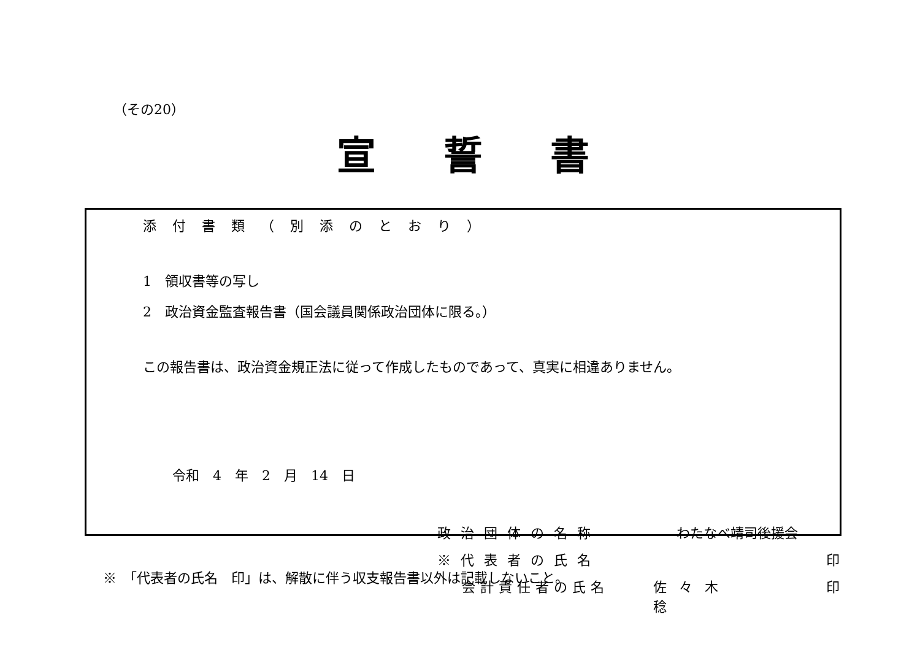（その20）
宣誓書
添付書類（別添のとおり）
1　領収書等の写し
2　政治資金監査報告書（国会議員関係政治団体に限る。）
この報告書は、政治資金規正法に従って作成したものであって、真実に相違ありません。
令和　4　年　2　月　14　日
政治団体の名称 わたなべ靖司後援会
※代表者の氏名 印
会計責任者の氏名 佐々木　稔 印
※　「代表者の氏名　印」は、解散に伴う収支報告書以外は記載しないこと。